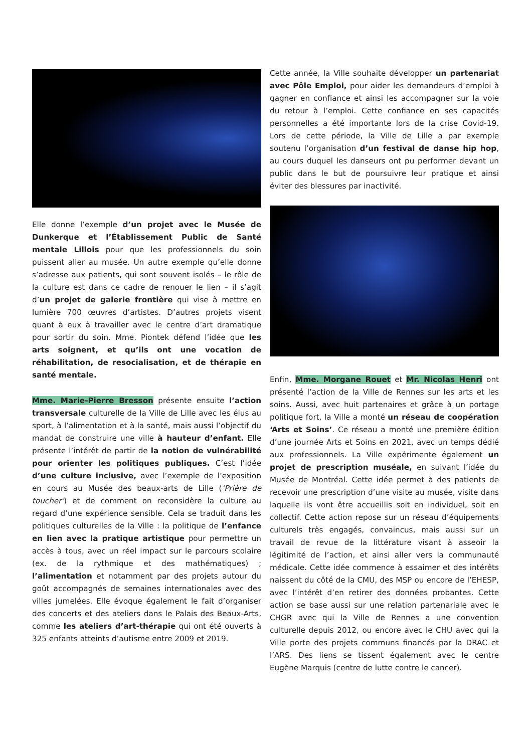Elle donne l’exemple d’un projet avec le Musée de Dunkerque et l’Établissement Public de Santé mentale Lillois pour que les professionnels du soin puissent aller au musée. Un autre exemple qu’elle donne s’adresse aux patients, qui sont souvent isolés – le rôle de la culture est dans ce cadre de renouer le lien – il s’agit d’un projet de galerie frontière qui vise à mettre en lumière 700 œuvres d’artistes. D’autres projets visent quant à eux à travailler avec le centre d’art dramatique pour sortir du soin. Mme. Piontek défend l’idée que les arts soignent, et qu’ils ont une vocation de réhabilitation, de resocialisation, et de thérapie en santé mentale.
Mme. Marie-Pierre Bresson présente ensuite l’action transversale culturelle de la Ville de Lille avec les élus au sport, à l’alimentation et à la santé, mais aussi l’objectif du mandat de construire une ville à hauteur d’enfant. Elle présente l’intérêt de partir de la notion de vulnérabilité pour orienter les politiques publiques. C’est l’idée d’une culture inclusive, avec l’exemple de l’exposition en cours au Musée des beaux-arts de Lille (‘Prière de toucher’) et de comment on reconsidère la culture au regard d’une expérience sensible. Cela se traduit dans les politiques culturelles de la Ville : la politique de l’enfance en lien avec la pratique artistique pour permettre un accès à tous, avec un réel impact sur le parcours scolaire (ex. de la rythmique et des mathématiques) ; l’alimentation et notamment par des projets autour du goût accompagnés de semaines internationales avec des villes jumelées. Elle évoque également le fait d’organiser des concerts et des ateliers dans le Palais des Beaux-Arts, comme les ateliers d’art-thérapie qui ont été ouverts à 325 enfants atteints d’autisme entre 2009 et 2019.
Cette année, la Ville souhaite développer un partenariat avec Pôle Emploi, pour aider les demandeurs d’emploi à gagner en confiance et ainsi les accompagner sur la voie du retour à l’emploi. Cette confiance en ses capacités personnelles a été importante lors de la crise Covid-19. Lors de cette période, la Ville de Lille a par exemple soutenu l’organisation d’un festival de danse hip hop, au cours duquel les danseurs ont pu performer devant un public dans le but de poursuivre leur pratique et ainsi éviter des blessures par inactivité.
Enfin, Mme. Morgane Rouet et Mr. Nicolas Henri ont présenté l’action de la Ville de Rennes sur les arts et les soins. Aussi, avec huit partenaires et grâce à un portage politique fort, la Ville a monté un réseau de coopération ‘Arts et Soins’. Ce réseau a monté une première édition d’une journée Arts et Soins en 2021, avec un temps dédié aux professionnels. La Ville expérimente également un projet de prescription muséale, en suivant l’idée du Musée de Montréal. Cette idée permet à des patients de recevoir une prescription d’une visite au musée, visite dans laquelle ils vont être accueillis soit en individuel, soit en collectif. Cette action repose sur un réseau d’équipements culturels très engagés, convaincus, mais aussi sur un travail de revue de la littérature visant à asseoir la légitimité de l’action, et ainsi aller vers la communauté médicale. Cette idée commence à essaimer et des intérêts naissent du côté de la CMU, des MSP ou encore de l’EHESP, avec l’intérêt d’en retirer des données probantes. Cette action se base aussi sur une relation partenariale avec le CHGR avec qui la Ville de Rennes a une convention culturelle depuis 2012, ou encore avec le CHU avec qui la Ville porte des projets communs financés par la DRAC et l’ARS. Des liens se tissent également avec le centre Eugène Marquis (centre de lutte contre le cancer).